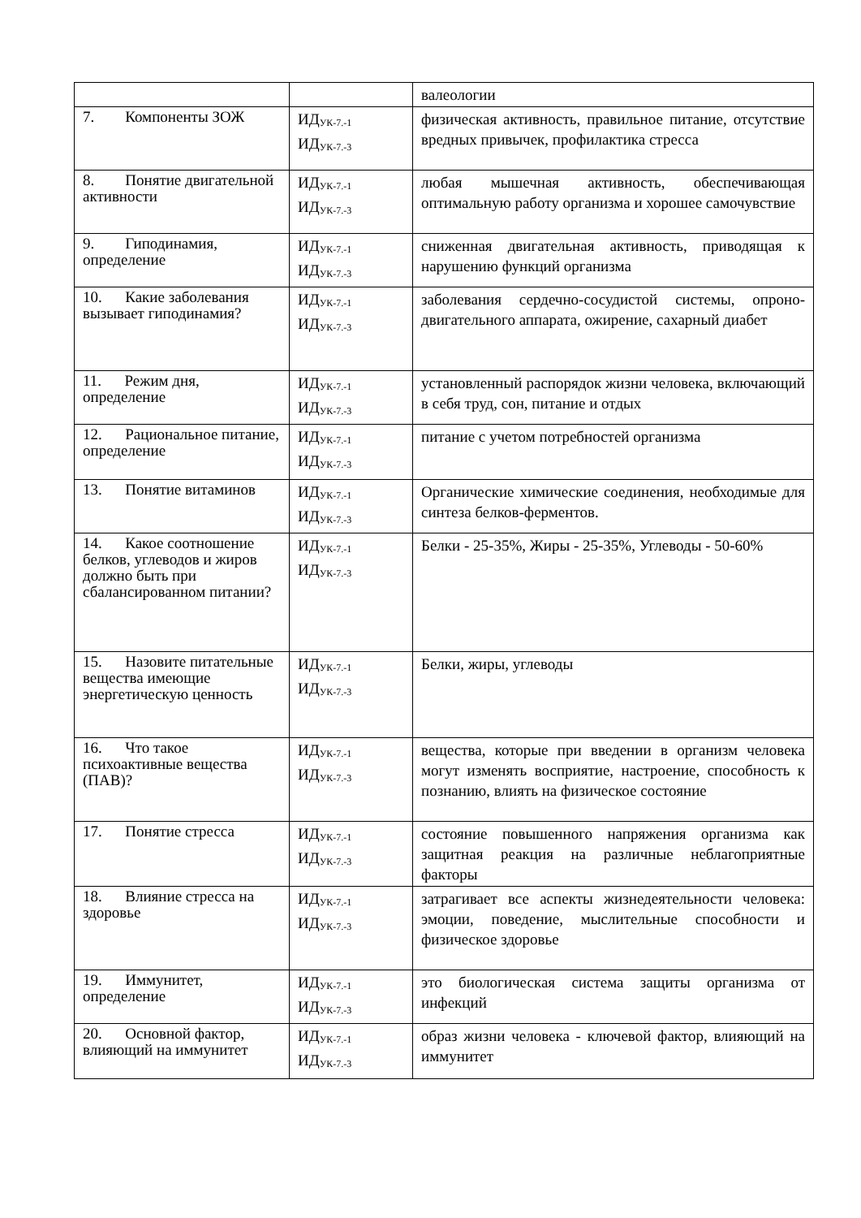| | | валеологии |
| 7. Компоненты ЗОЖ | ИД<sub>УК-7.-1</sub> ИД<sub>УК-7.-3</sub> | физическая активность, правильное питание, отсутствие вредных привычек, профилактика стресса |
| 8. Понятие двигательной активности | ИД<sub>УК-7.-1</sub> ИД<sub>УК-7.-3</sub> | любая мышечная активность, обеспечивающая оптимальную работу организма и хорошее самочувствие |
| 9. Гиподинамия, определение | ИД<sub>УК-7.-1</sub> ИД<sub>УК-7.-3</sub> | сниженная двигательная активность, приводящая к нарушению функций организма |
| 10. Какие заболевания вызывает гиподинамия? | ИД<sub>УК-7.-1</sub> ИД<sub>УК-7.-3</sub> | заболевания сердечно-сосудистой системы, опроно-двигательного аппарата, ожирение, сахарный диабет |
| 11. Режим дня, определение | ИД<sub>УК-7.-1</sub> ИД<sub>УК-7.-3</sub> | установленный распорядок жизни человека, включающий в себя труд, сон, питание и отдых |
| 12. Рациональное питание, определение | ИД<sub>УК-7.-1</sub> ИД<sub>УК-7.-3</sub> | питание с учетом потребностей организма |
| 13. Понятие витаминов | ИД<sub>УК-7.-1</sub> ИД<sub>УК-7.-3</sub> | Органические химические соединения, необходимые для синтеза белков-ферментов. |
| 14. Какое соотношение белков, углеводов и жиров должно быть при сбалансированном питании? | ИД<sub>УК-7.-1</sub> ИД<sub>УК-7.-3</sub> | Белки - 25-35%, Жиры - 25-35%, Углеводы - 50-60% |
| 15. Назовите питательные вещества имеющие энергетическую ценность | ИД<sub>УК-7.-1</sub> ИД<sub>УК-7.-3</sub> | Белки, жиры, углеводы |
| 16. Что такое психоактивные вещества (ПАВ)? | ИД<sub>УК-7.-1</sub> ИД<sub>УК-7.-3</sub> | вещества, которые при введении в организм человека могут изменять восприятие, настроение, способность к познанию, влиять на физическое состояние |
| 17. Понятие стресса | ИД<sub>УК-7.-1</sub> ИД<sub>УК-7.-3</sub> | состояние повышенного напряжения организма как защитная реакция на различные неблагоприятные факторы |
| 18. Влияние стресса на здоровье | ИД<sub>УК-7.-1</sub> ИД<sub>УК-7.-3</sub> | затрагивает все аспекты жизнедеятельности человека: эмоции, поведение, мыслительные способности и физическое здоровье |
| 19. Иммунитет, определение | ИД<sub>УК-7.-1</sub> ИД<sub>УК-7.-3</sub> | это биологическая система защиты организма от инфекций |
| 20. Основной фактор, влияющий на иммунитет | ИД<sub>УК-7.-1</sub> ИД<sub>УК-7.-3</sub> | образ жизни человека - ключевой фактор, влияющий на иммунитет |